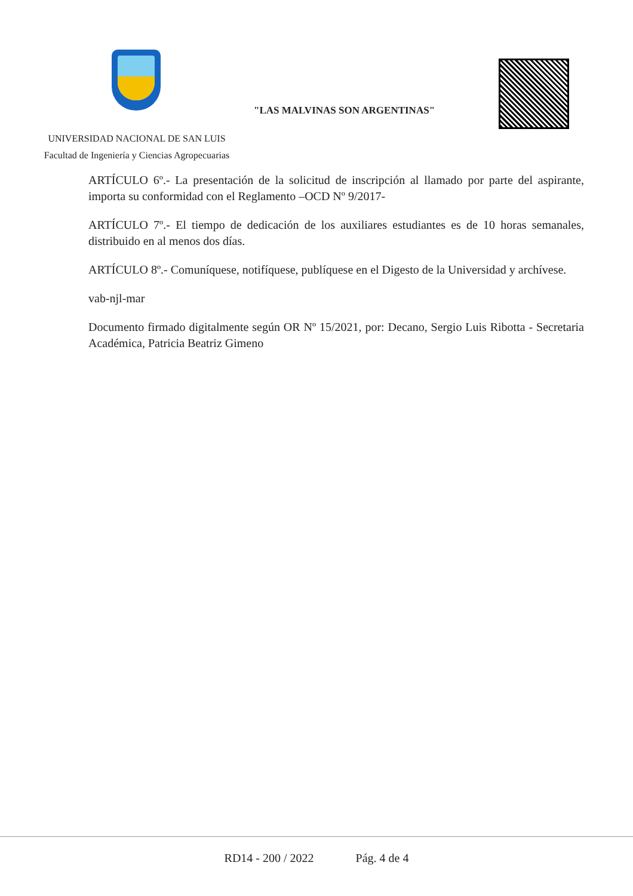"LAS MALVINAS SON ARGENTINAS"
UNIVERSIDAD NACIONAL DE SAN LUIS
Facultad de Ingeniería y Ciencias Agropecuarias
ARTÍCULO 6º.- La presentación de la solicitud de inscripción al llamado por parte del aspirante, importa su conformidad con el Reglamento –OCD Nº 9/2017-
ARTÍCULO 7º.- El tiempo de dedicación de los auxiliares estudiantes es de 10 horas semanales, distribuido en al menos dos días.
ARTÍCULO 8º.- Comuníquese, notifíquese, publíquese en el Digesto de la Universidad y archívese.
vab-njl-mar
Documento firmado digitalmente según OR Nº 15/2021, por: Decano, Sergio Luis Ribotta - Secretaria Académica, Patricia Beatriz Gimeno
RD14 - 200 / 2022 Pág. 4 de 4